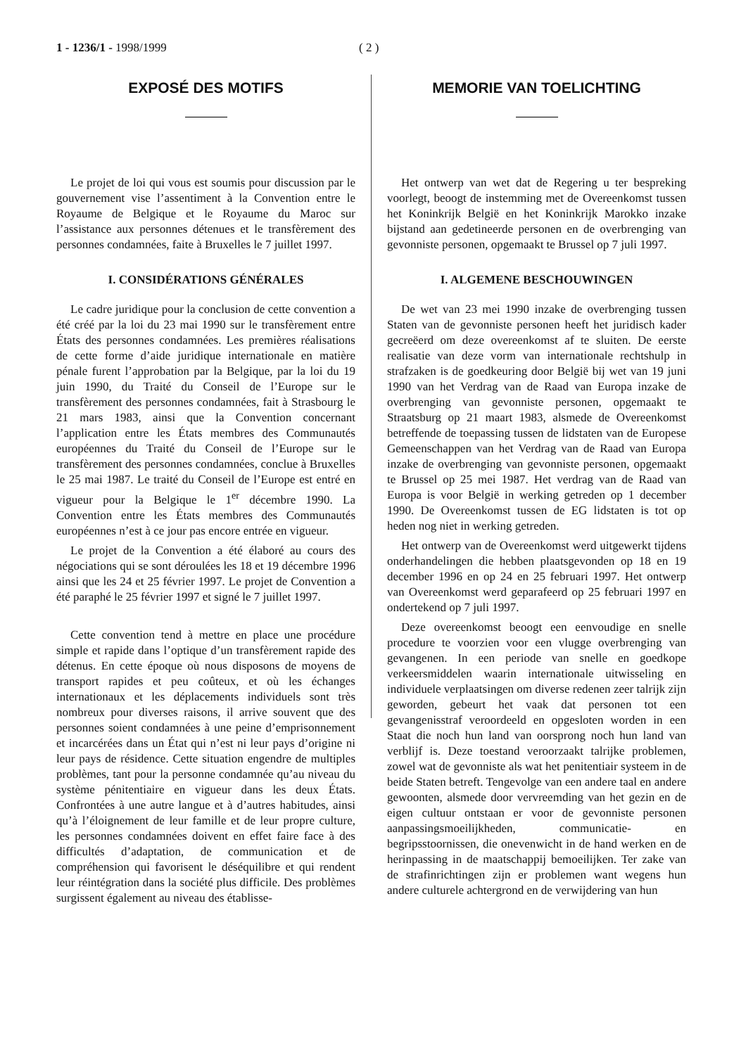1 - 1236/1 - 1998/1999 ( 2 )
EXPOSÉ DES MOTIFS
Le projet de loi qui vous est soumis pour discussion par le gouvernement vise l’assentiment à la Convention entre le Royaume de Belgique et le Royaume du Maroc sur l’assistance aux personnes détenues et le transfèrement des personnes condamnées, faite à Bruxelles le 7 juillet 1997.
I. CONSIDÉRATIONS GÉNÉRALES
Le cadre juridique pour la conclusion de cette convention a été créé par la loi du 23 mai 1990 sur le transfèrement entre États des personnes condamnées. Les premières réalisations de cette forme d’aide juridique internationale en matière pénale furent l’approbation par la Belgique, par la loi du 19 juin 1990, du Traité du Conseil de l’Europe sur le transfèrement des personnes condamnées, fait à Strasbourg le 21 mars 1983, ainsi que la Convention concernant l’application entre les États membres des Communautés européennes du Traité du Conseil de l’Europe sur le transfèrement des personnes condamnées, conclue à Bruxelles le 25 mai 1987. Le traité du Conseil de l’Europe est entré en vigueur pour la Belgique le 1<sup>er</sup> décembre 1990. La Convention entre les États membres des Communautés européennes n’est à ce jour pas encore entrée en vigueur.
Le projet de la Convention a été élaboré au cours des négociations qui se sont déroulées les 18 et 19 décembre 1996 ainsi que les 24 et 25 février 1997. Le projet de Convention a été paraphé le 25 février 1997 et signé le 7 juillet 1997.
Cette convention tend à mettre en place une procédure simple et rapide dans l’optique d’un transfèrement rapide des détenus. En cette époque où nous disposons de moyens de transport rapides et peu coûteux, et où les échanges internationaux et les déplacements individuels sont très nombreux pour diverses raisons, il arrive souvent que des personnes soient condamnées à une peine d’emprisonnement et incarcérées dans un État qui n’est ni leur pays d’origine ni leur pays de résidence. Cette situation engendre de multiples problèmes, tant pour la personne condamnée qu’au niveau du système pénitentiaire en vigueur dans les deux États. Confrontées à une autre langue et à d’autres habitudes, ainsi qu’à l’éloignement de leur famille et de leur propre culture, les personnes condamnées doivent en effet faire face à des difficultés d’adaptation, de communication et de compréhension qui favorisent le déséquilibre et qui rendent leur réintégration dans la société plus difficile. Des problèmes surgissent également au niveau des établisse-
MEMORIE VAN TOELICHTING
Het ontwerp van wet dat de Regering u ter bespreking voorlegt, beoogt de instemming met de Overeenkomst tussen het Koninkrijk België en het Koninkrijk Marokko inzake bijstand aan gedetineerde personen en de overbrenging van gevonniste personen, opgemaakt te Brussel op 7 juli 1997.
I. ALGEMENE BESCHOUWINGEN
De wet van 23 mei 1990 inzake de overbrenging tussen Staten van de gevonniste personen heeft het juridisch kader gecreëerd om deze overeenkomst af te sluiten. De eerste realisatie van deze vorm van internationale rechtshulp in strafzaken is de goedkeuring door België bij wet van 19 juni 1990 van het Verdrag van de Raad van Europa inzake de overbrenging van gevonniste personen, opgemaakt te Straatsburg op 21 maart 1983, alsmede de Overeenkomst betreffende de toepassing tussen de lidstaten van de Europese Gemeenschappen van het Verdrag van de Raad van Europa inzake de overbrenging van gevonniste personen, opgemaakt te Brussel op 25 mei 1987. Het verdrag van de Raad van Europa is voor België in werking getreden op 1 december 1990. De Overeenkomst tussen de EG lidstaten is tot op heden nog niet in werking getreden.
Het ontwerp van de Overeenkomst werd uitgewerkt tijdens onderhandelingen die hebben plaatsgevonden op 18 en 19 december 1996 en op 24 en 25 februari 1997. Het ontwerp van Overeenkomst werd geparafeerd op 25 februari 1997 en ondertekend op 7 juli 1997.
Deze overeenkomst beoogt een eenvoudige en snelle procedure te voorzien voor een vlugge overbrenging van gevangenen. In een periode van snelle en goedkope verkeersmiddelen waarin internationale uitwisseling en individuele verplaatsingen om diverse redenen zeer talrijk zijn geworden, gebeurt het vaak dat personen tot een gevangenisstraf veroordeeld en opgesloten worden in een Staat die noch hun land van oorsprong noch hun land van verblijf is. Deze toestand veroorzaakt talrijke problemen, zowel wat de gevonniste als wat het penitentiair systeem in de beide Staten betreft. Tengevolge van een andere taal en andere gewoonten, alsmede door vervreemding van het gezin en de eigen cultuur ontstaan er voor de gevonniste personen aanpassingsmoeilijkheden, communicatie- en begripsstoornissen, die onevenwicht in de hand werken en de herinpassing in de maatschappij bemoeilijken. Ter zake van de strafinrichtingen zijn er problemen want wegens hun andere culturele achtergrond en de verwijdering van hun